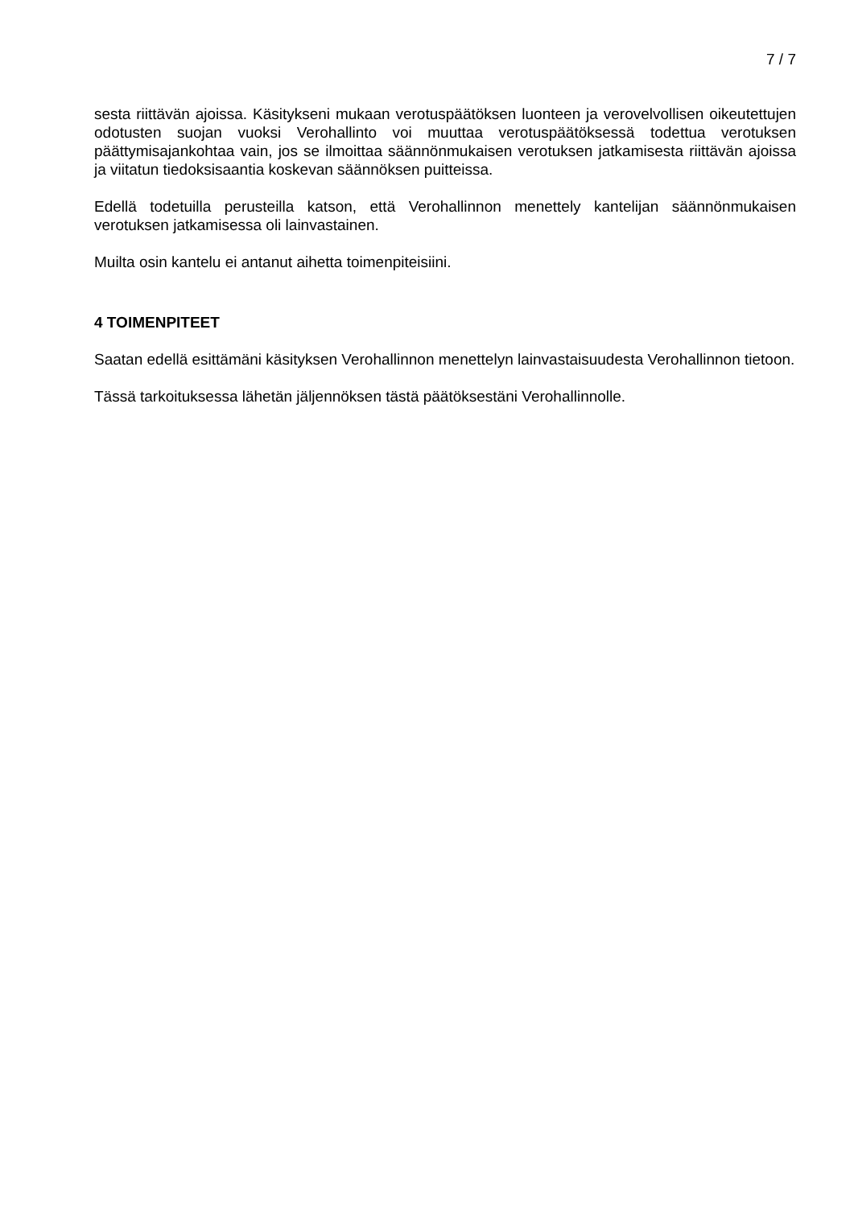7 / 7
sesta riittävän ajoissa. Käsitykseni mukaan verotuspäätöksen luonteen ja verovelvollisen oikeutettujen odotusten suojan vuoksi Verohallinto voi muuttaa verotuspäätöksessä todettua verotuksen päättymisajankohtaa vain, jos se ilmoittaa säännönmukaisen verotuksen jatkamisesta riittävän ajoissa ja viitatun tiedoksisaantia koskevan säännöksen puitteissa.
Edellä todetuilla perusteilla katson, että Verohallinnon menettely kantelijan säännönmukaisen verotuksen jatkamisessa oli lainvastainen.
Muilta osin kantelu ei antanut aihetta toimenpiteisiini.
4 TOIMENPITEET
Saatan edellä esittämäni käsityksen Verohallinnon menettelyn lainvastaisuudesta Verohallinnon tietoon.
Tässä tarkoituksessa lähetän jäljennöksen tästä päätöksestäni Verohallinnolle.